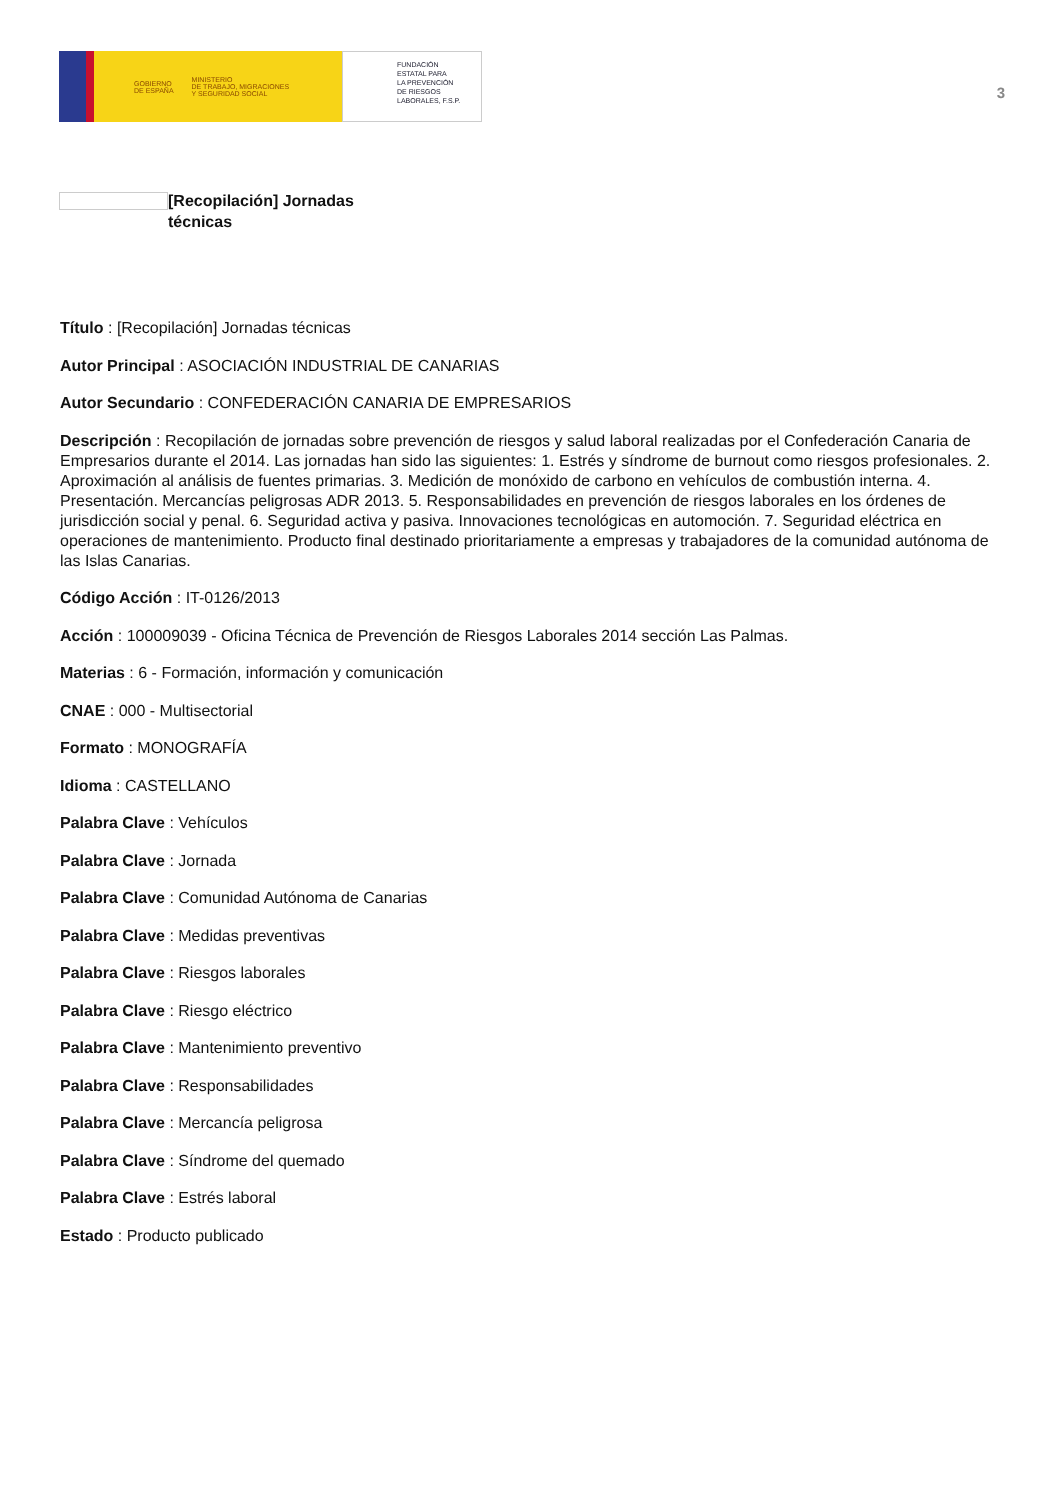GOBIERNO
DE ESPAÑA MINISTERIO
DE TRABAJO, MIGRACIONES
Y SEGURIDAD SOCIAL
FUNDACIÓN
ESTATAL PARA
LA PREVENCIÓN
DE RIESGOS
LABORALES, F.S.P.
3
[Recopilación] Jornadas técnicas
Título : [Recopilación] Jornadas técnicas
Autor Principal : ASOCIACIÓN INDUSTRIAL DE CANARIAS
Autor Secundario : CONFEDERACIÓN CANARIA DE EMPRESARIOS
Descripción : Recopilación de jornadas sobre prevención de riesgos y salud laboral realizadas por el Confederación Canaria de Empresarios durante el 2014. Las jornadas han sido las siguientes: 1. Estrés y síndrome de burnout como riesgos profesionales. 2. Aproximación al análisis de fuentes primarias. 3. Medición de monóxido de carbono en vehículos de combustión interna. 4. Presentación. Mercancías peligrosas ADR 2013. 5. Responsabilidades en prevención de riesgos laborales en los órdenes de jurisdicción social y penal. 6. Seguridad activa y pasiva. Innovaciones tecnológicas en automoción. 7. Seguridad eléctrica en operaciones de mantenimiento. Producto final destinado prioritariamente a empresas y trabajadores de la comunidad autónoma de las Islas Canarias.
Código Acción : IT-0126/2013
Acción : 100009039 - Oficina Técnica de Prevención de Riesgos Laborales 2014 sección Las Palmas.
Materias : 6 - Formación, información y comunicación
CNAE : 000 - Multisectorial
Formato : MONOGRAFÍA
Idioma : CASTELLANO
Palabra Clave : Vehículos
Palabra Clave : Jornada
Palabra Clave : Comunidad Autónoma de Canarias
Palabra Clave : Medidas preventivas
Palabra Clave : Riesgos laborales
Palabra Clave : Riesgo eléctrico
Palabra Clave : Mantenimiento preventivo
Palabra Clave : Responsabilidades
Palabra Clave : Mercancía peligrosa
Palabra Clave : Síndrome del quemado
Palabra Clave : Estrés laboral
Estado : Producto publicado